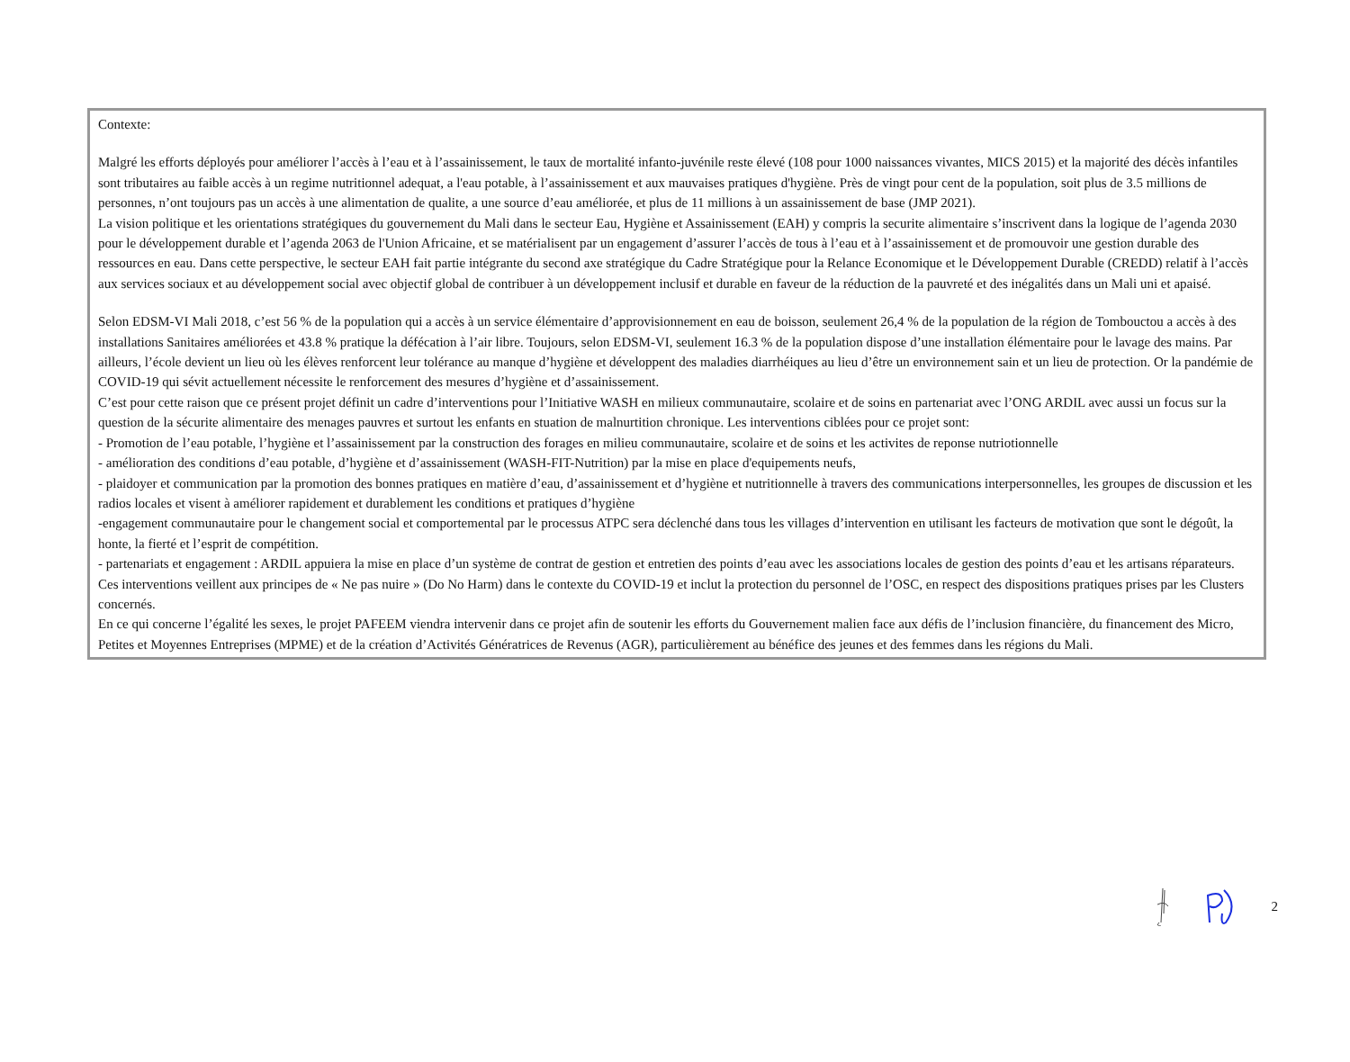Contexte:
Malgré les efforts déployés pour améliorer l’accès à l’eau et à l’assainissement, le taux de mortalité infanto-juvénile reste élevé (108 pour 1000 naissances vivantes, MICS 2015) et la majorité des décès infantiles sont tributaires au faible accès à un regime nutritionnel adequat, a l'eau potable, à l’assainissement et aux mauvaises pratiques d'hygiène. Près de vingt pour cent de la population, soit plus de 3.5 millions de personnes, n’ont toujours pas un accès à une alimentation de qualite, a une source d’eau améliorée, et plus de 11 millions à un assainissement de base (JMP 2021).
La vision politique et les orientations stratégiques du gouvernement du Mali dans le secteur Eau, Hygiène et Assainissement (EAH) y compris la securite alimentaire s’inscrivent dans la logique de l’agenda 2030 pour le développement durable et l’agenda 2063 de l'Union Africaine, et se matérialisent par un engagement d’assurer l’accès de tous à l’eau et à l’assainissement et de promouvoir une gestion durable des ressources en eau. Dans cette perspective, le secteur EAH fait partie intégrante du second axe stratégique du Cadre Stratégique pour la Relance Economique et le Développement Durable (CREDD) relatif à l’accès aux services sociaux et au développement social avec objectif global de contribuer à un développement inclusif et durable en faveur de la réduction de la pauvreté et des inégalités dans un Mali uni et apaisé.
Selon EDSM-VI Mali 2018, c’est 56 % de la population qui a accès à un service élémentaire d’approvisionnement en eau de boisson, seulement 26,4 % de la population de la région de Tombouctou a accès à des installations Sanitaires améliorées et 43.8 % pratique la défécation à l’air libre. Toujours, selon EDSM-VI, seulement 16.3 % de la population dispose d’une installation élémentaire pour le lavage des mains. Par ailleurs, l’école devient un lieu où les élèves renforcent leur tolérance au manque d’hygiène et développent des maladies diarrhéiques au lieu d’être un environnement sain et un lieu de protection. Or la pandémie de COVID-19 qui sévit actuellement nécessite le renforcement des mesures d’hygiène et d’assainissement.
C’est pour cette raison que ce présent projet définit un cadre d’interventions pour l’Initiative WASH en milieux communautaire, scolaire et de soins en partenariat avec l’ONG ARDIL avec aussi un focus sur la question de la sécurite alimentaire des menages pauvres et surtout les enfants en stuation de malnurtition chronique. Les interventions ciblées pour ce projet sont:
- Promotion de l’eau potable, l’hygiène et l’assainissement par la construction des forages en milieu communautaire, scolaire et de soins et les activites de reponse nutriotionnelle
- amélioration des conditions d’eau potable, d’hygiène et d’assainissement (WASH-FIT-Nutrition) par la mise en place d'equipements neufs,
- plaidoyer et communication par la promotion des bonnes pratiques en matière d’eau, d’assainissement et d’hygiène et nutritionnelle à travers des communications interpersonnelles, les groupes de discussion et les radios locales et visent à améliorer rapidement et durablement les conditions et pratiques d’hygiène
-engagement communautaire pour le changement social et comportemental par le processus ATPC sera déclenché dans tous les villages d’intervention en utilisant les facteurs de motivation que sont le dégoût, la honte, la fierté et l’esprit de compétition.
- partenariats et engagement : ARDIL appuiera la mise en place d’un système de contrat de gestion et entretien des points d’eau avec les associations locales de gestion des points d’eau et les artisans réparateurs.
Ces interventions veillent aux principes de « Ne pas nuire » (Do No Harm) dans le contexte du COVID-19 et inclut la protection du personnel de l’OSC, en respect des dispositions pratiques prises par les Clusters concernés.
En ce qui concerne l’égalité les sexes, le projet PAFEEM viendra intervenir dans ce projet afin de soutenir les efforts du Gouvernement malien face aux défis de l’inclusion financière, du financement des Micro, Petites et Moyennes Entreprises (MPME) et de la création d’Activités Génératrices de Revenus (AGR), particulièrement au bénéfice des jeunes et des femmes dans les régions du Mali.
2